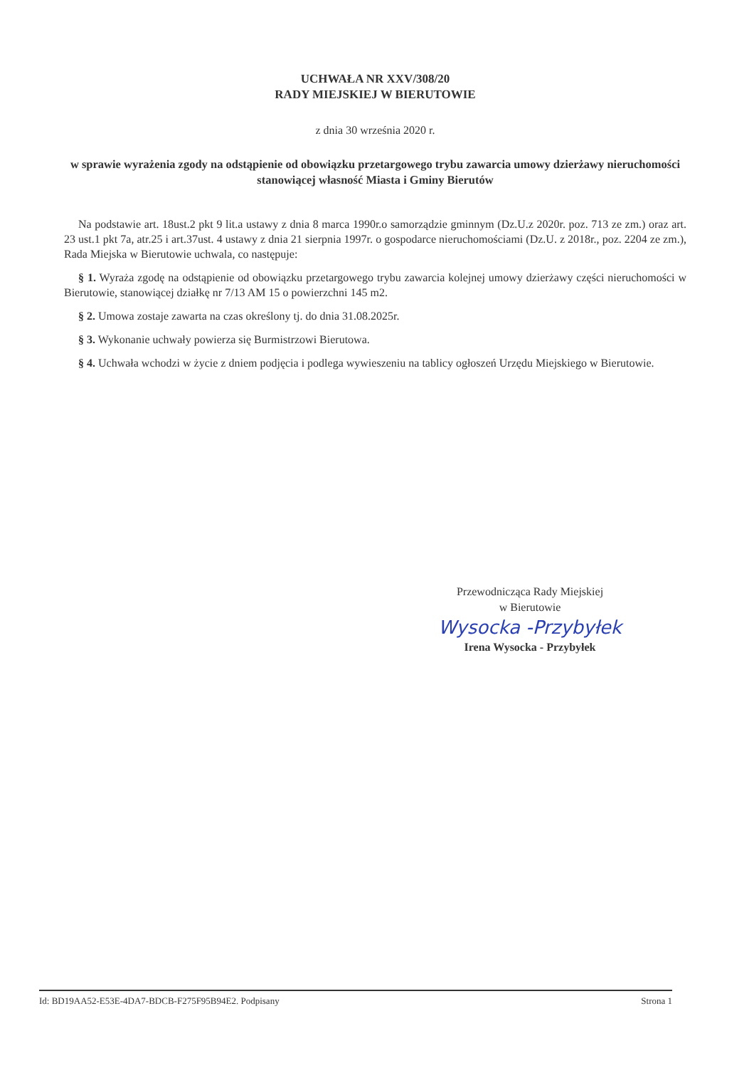UCHWAŁA NR XXV/308/20
RADY MIEJSKIEJ W BIERUTOWIE
z dnia 30 września 2020 r.
w sprawie wyrażenia zgody na odstąpienie od obowiązku przetargowego trybu zawarcia umowy dzierżawy nieruchomości stanowiącej własność Miasta i Gminy Bierutów
Na podstawie art. 18ust.2 pkt 9 lit.a ustawy z dnia 8 marca 1990r.o samorządzie gminnym (Dz.U.z 2020r. poz. 713 ze zm.) oraz art. 23 ust.1 pkt 7a, atr.25 i art.37ust. 4 ustawy z dnia 21 sierpnia 1997r. o gospodarce nieruchomościami (Dz.U. z 2018r., poz. 2204 ze zm.), Rada Miejska w Bierutowie uchwala, co następuje:
§ 1. Wyraża zgodę na odstąpienie od obowiązku przetargowego trybu zawarcia kolejnej umowy dzierżawy części nieruchomości w Bierutowie, stanowiącej działkę nr 7/13 AM 15 o powierzchni 145 m2.
§ 2. Umowa zostaje zawarta na czas określony tj. do dnia 31.08.2025r.
§ 3. Wykonanie uchwały powierza się Burmistrzowi Bierutowa.
§ 4. Uchwała wchodzi w życie z dniem podjęcia i podlega wywieszeniu na tablicy ogłoszeń Urzędu Miejskiego w Bierutowie.
Przewodnicząca Rady Miejskiej
w Bierutowie
Wysocka -Przybyłek
Irena Wysocka - Przybyłek
Id: BD19AA52-E53E-4DA7-BDCB-F275F95B94E2. Podpisany Strona 1